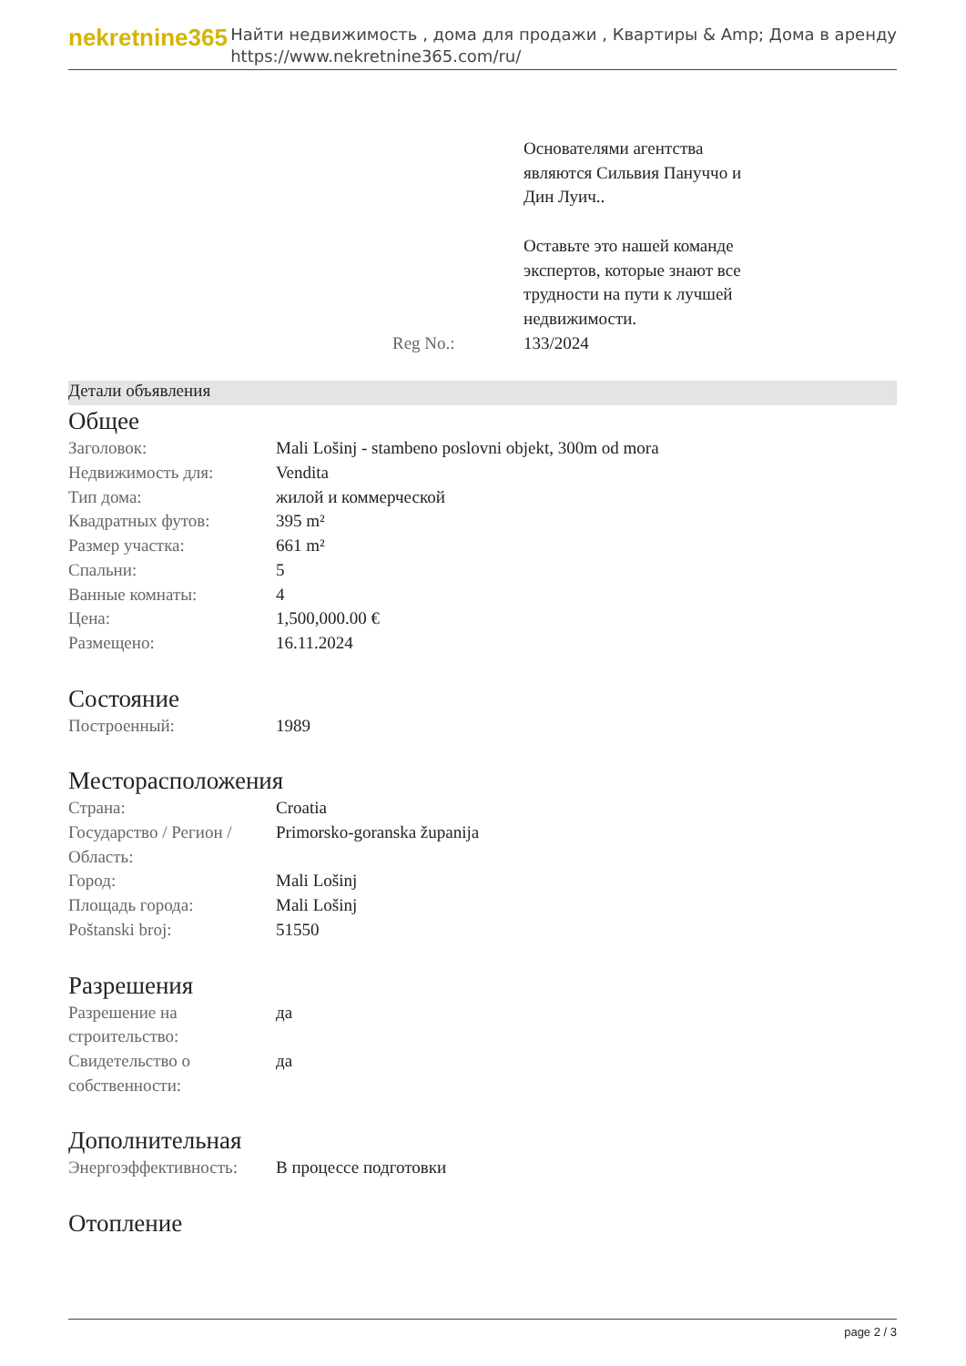nekretnine365
Найти недвижимость , дома для продажи , Квартиры & Amp; Дома в аренду
https://www.nekretnine365.com/ru/
| | Основателями агентства являются Сильвия Пануччо и Дин Луич.. Оставьте это нашей команде экспертов, которые знают все трудности на пути к лучшей недвижимости. |
| Reg No.: | 133/2024 |
Детали объявления
Общее
| Заголовок: | Mali Lošinj - stambeno poslovni objekt, 300m od mora |
| Недвижимость для: | Vendita |
| Тип дома: | жилой и коммерческой |
| Квадратных футов: | 395 m² |
| Размер участка: | 661 m² |
| Спальни: | 5 |
| Ванные комнаты: | 4 |
| Цена: | 1,500,000.00 € |
| Размещено: | 16.11.2024 |
Состояние
| Построенный: | 1989 |
Месторасположения
| Страна: | Croatia |
| Государство / Регион / Область: | Primorsko-goranska županija |
| Город: | Mali Lošinj |
| Площадь города: | Mali Lošinj |
| Poštanski broj: | 51550 |
Разрешения
| Разрешение на строительство: | да |
| Свидетельство о собственности: | да |
Дополнительная
| Энергоэффективность: | В процессе подготовки |
Отопление
page 2 / 3